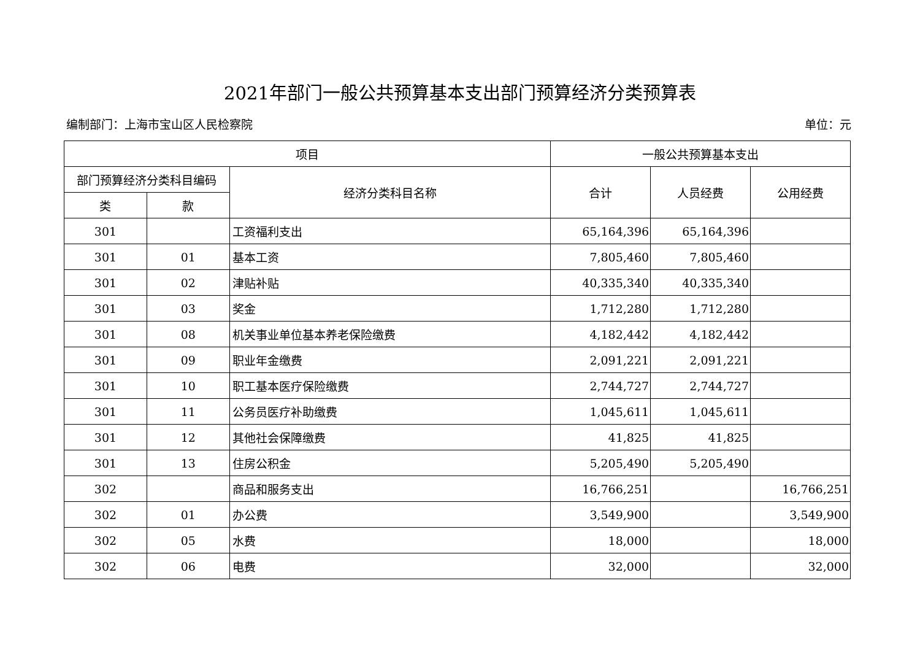2021年部门一般公共预算基本支出部门预算经济分类预算表
编制部门：上海市宝山区人民检察院 单位：元
| 项目 | | | 一般公共预算基本支出 | | |
| --- | --- | --- | --- | --- | --- |
| 部门预算经济分类科目编码 | | 经济分类科目名称 | 合计 | 人员经费 | 公用经费 |
| 类 | 款 | | | | |
| 301 | | 工资福利支出 | 65,164,396 | 65,164,396 | |
| 301 | 01 | 基本工资 | 7,805,460 | 7,805,460 | |
| 301 | 02 | 津贴补贴 | 40,335,340 | 40,335,340 | |
| 301 | 03 | 奖金 | 1,712,280 | 1,712,280 | |
| 301 | 08 | 机关事业单位基本养老保险缴费 | 4,182,442 | 4,182,442 | |
| 301 | 09 | 职业年金缴费 | 2,091,221 | 2,091,221 | |
| 301 | 10 | 职工基本医疗保险缴费 | 2,744,727 | 2,744,727 | |
| 301 | 11 | 公务员医疗补助缴费 | 1,045,611 | 1,045,611 | |
| 301 | 12 | 其他社会保障缴费 | 41,825 | 41,825 | |
| 301 | 13 | 住房公积金 | 5,205,490 | 5,205,490 | |
| 302 | | 商品和服务支出 | 16,766,251 | | 16,766,251 |
| 302 | 01 | 办公费 | 3,549,900 | | 3,549,900 |
| 302 | 05 | 水费 | 18,000 | | 18,000 |
| 302 | 06 | 电费 | 32,000 | | 32,000 |